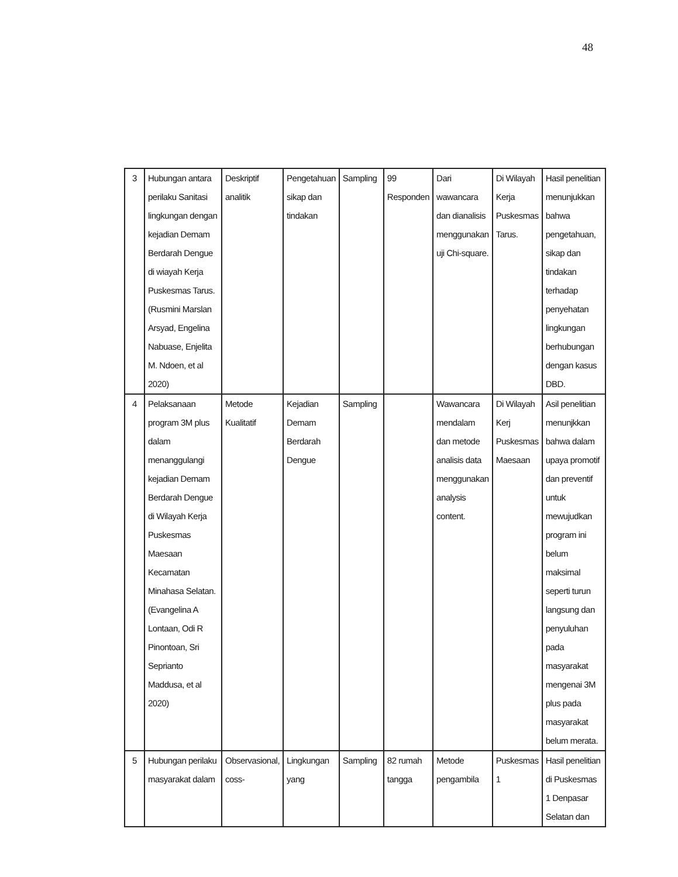48
| 3 | Hubungan antara perilaku Sanitasi lingkungan dengan kejadian Demam Berdarah Dengue di wiayah Kerja Puskesmas Tarus. (Rusmini Marslan Arsyad, Engelina Nabuase, Enjelita M. Ndoen, et al 2020) | Deskriptif analitik | Pengetahuan sikap dan tindakan | Sampling | 99 Responden | Dari wawancara dan dianalisis menggunakan uji Chi-square. | Di Wilayah Kerja Puskesmas Tarus. | Hasil penelitian menunjukkan bahwa pengetahuan, sikap dan tindakan terhadap penyehatan lingkungan berhubungan dengan kasus DBD. |
| 4 | Pelaksanaan program 3M plus dalam menanggulangi kejadian Demam Berdarah Dengue di Wilayah Kerja Puskesmas Maesaan Kecamatan Minahasa Selatan. (Evangelina A Lontaan, Odi R Pinontoan, Sri Seprianto Maddusa, et al 2020) | Metode Kualitatif | Kejadian Demam Berdarah Dengue | Sampling | | Wawancara mendalam dan metode analisis data menggunakan analysis content. | Di Wilayah Kerj Puskesmas Maesaan | Asil penelitian menunjkkan bahwa dalam upaya promotif dan preventif untuk mewujudkan program ini belum maksimal seperti turun langsung dan penyuluhan pada masyarakat mengenai 3M plus pada masyarakat belum merata. |
| 5 | Hubungan perilaku masyarakat dalam | Observasional, coss- | Lingkungan yang | Sampling | 82 rumah tangga | Metode pengambila | Puskesmas 1 | Hasil penelitian di Puskesmas 1 Denpasar Selatan dan |